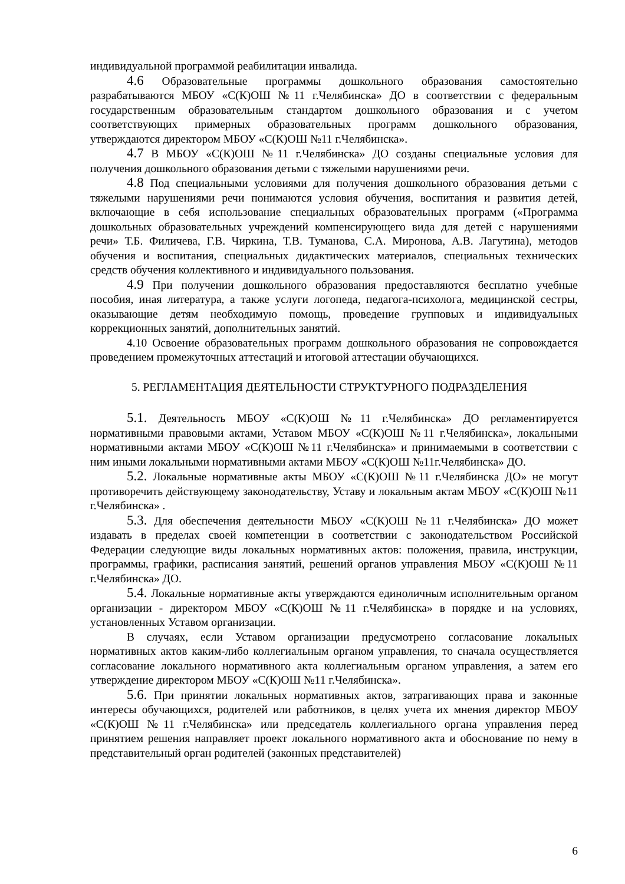индивидуальной программой реабилитации инвалида.
4.6 Образовательные программы дошкольного образования самостоятельно разрабатываются МБОУ «С(К)ОШ №11 г.Челябинска» ДО в соответствии с федеральным государственным образовательным стандартом дошкольного образования и с учетом соответствующих примерных образовательных программ дошкольного образования, утверждаются директором МБОУ «С(К)ОШ №11 г.Челябинска».
4.7 В МБОУ «С(К)ОШ №11 г.Челябинска» ДО созданы специальные условия для получения дошкольного образования детьми с тяжелыми нарушениями речи.
4.8 Под специальными условиями для получения дошкольного образования детьми с тяжелыми нарушениями речи понимаются условия обучения, воспитания и развития детей, включающие в себя использование специальных образовательных программ («Программа дошкольных образовательных учреждений компенсирующего вида для детей с нарушениями речи» Т.Б. Филичева, Г.В. Чиркина, Т.В. Туманова, С.А. Миронова, А.В. Лагутина), методов обучения и воспитания, специальных дидактических материалов, специальных технических средств обучения коллективного и индивидуального пользования.
4.9 При получении дошкольного образования предоставляются бесплатно учебные пособия, иная литература, а также услуги логопеда, педагога-психолога, медицинской сестры, оказывающие детям необходимую помощь, проведение групповых и индивидуальных коррекционных занятий, дополнительных занятий.
4.10 Освоение образовательных программ дошкольного образования не сопровождается проведением промежуточных аттестаций и итоговой аттестации обучающихся.
5. РЕГЛАМЕНТАЦИЯ ДЕЯТЕЛЬНОСТИ СТРУКТУРНОГО ПОДРАЗДЕЛЕНИЯ
5.1. Деятельность МБОУ «С(К)ОШ №11 г.Челябинска» ДО регламентируется нормативными правовыми актами, Уставом МБОУ «С(К)ОШ №11 г.Челябинска», локальными нормативными актами МБОУ «С(К)ОШ №11 г.Челябинска» и принимаемыми в соответствии с ним иными локальными нормативными актами МБОУ «С(К)ОШ №11г.Челябинска» ДО.
5.2. Локальные нормативные акты МБОУ «С(К)ОШ №11 г.Челябинска ДО» не могут противоречить действующему законодательству, Уставу и локальным актам МБОУ «С(К)ОШ №11 г.Челябинска» .
5.3. Для обеспечения деятельности МБОУ «С(К)ОШ №11 г.Челябинска» ДО может издавать в пределах своей компетенции в соответствии с законодательством Российской Федерации следующие виды локальных нормативных актов: положения, правила, инструкции, программы, графики, расписания занятий, решений органов управления МБОУ «С(К)ОШ №11 г.Челябинска» ДО.
5.4. Локальные нормативные акты утверждаются единоличным исполнительным органом организации - директором МБОУ «С(К)ОШ №11 г.Челябинска» в порядке и на условиях, установленных Уставом организации.
В случаях, если Уставом организации предусмотрено согласование локальных нормативных актов каким-либо коллегиальным органом управления, то сначала осуществляется согласование локального нормативного акта коллегиальным органом управления, а затем его утверждение директором МБОУ «С(К)ОШ №11 г.Челябинска».
5.6. При принятии локальных нормативных актов, затрагивающих права и законные интересы обучающихся, родителей или работников, в целях учета их мнения директор МБОУ «С(К)ОШ №11 г.Челябинска» или председатель коллегиального органа управления перед принятием решения направляет проект локального нормативного акта и обоснование по нему в представительный орган родителей (законных представителей)
6